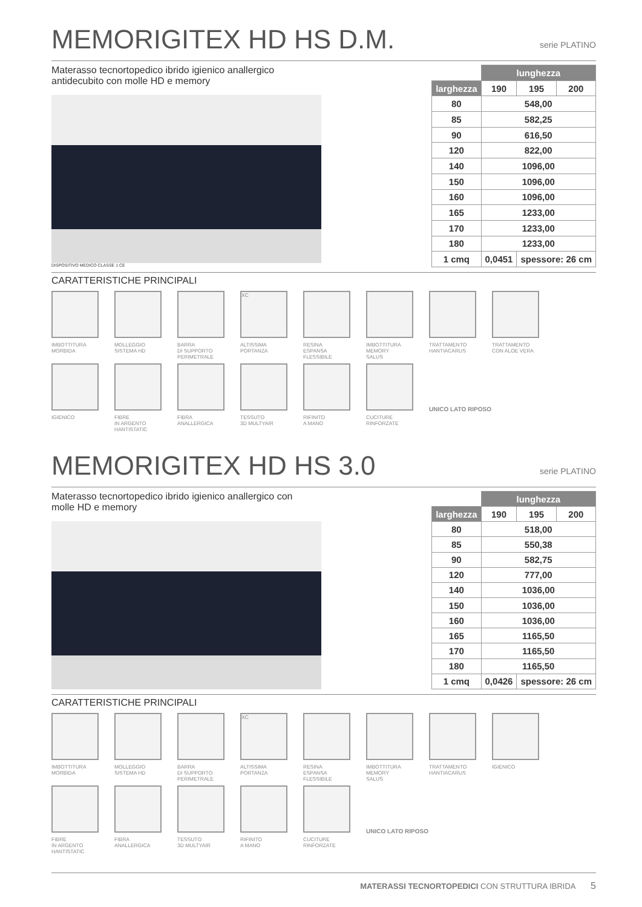MEMORIGITEX HD HS D.M. serie PLATINO
Materasso tecnortopedico ibrido igienico anallergico antidecubito con molle HD e memory
DISPOSITIVO MEDICO CLASSE 1 CE
| | lunghezza | | |
| larghezza | 190 | 195 | 200 |
| 80 | 548,00 | | |
| 85 | 582,25 | | |
| 90 | 616,50 | | |
| 120 | 822,00 | | |
| 140 | 1096,00 | | |
| 150 | 1096,00 | | |
| 160 | 1096,00 | | |
| 165 | 1233,00 | | |
| 170 | 1233,00 | | |
| 180 | 1233,00 | | |
| 1 cmq | 0,0451 | spessore: 26 cm | |
CARATTERISTICHE PRINCIPALI
IMBOTTITURA
MORBIDA
MOLLEGGIO
SISTEMA HD
BARRA
DI SUPPORTO
PERIMETRALE
XC
ALTISSIMA
PORTANZA
RESINA
ESPANSA
FLESSIBILE
IMBOTTITURA
MEMORY
SALUS
TRATTAMENTO
HANTIACARUS
TRATTAMENTO
CON ALOE VERA
IGIENICO
FIBRE
IN ARGENTO
HANTISTATIC
FIBRA
ANALLERGICA
TESSUTO
3D MULTYAIR
RIFINITO
A MANO
CUCITURE
RINFORZATE
UNICO LATO RIPOSO
MEMORIGITEX HD HS 3.0 serie PLATINO
Materasso tecnortopedico ibrido igienico anallergico con molle HD e memory
| | lunghezza | | |
| larghezza | 190 | 195 | 200 |
| 80 | 518,00 | | |
| 85 | 550,38 | | |
| 90 | 582,75 | | |
| 120 | 777,00 | | |
| 140 | 1036,00 | | |
| 150 | 1036,00 | | |
| 160 | 1036,00 | | |
| 165 | 1165,50 | | |
| 170 | 1165,50 | | |
| 180 | 1165,50 | | |
| 1 cmq | 0,0426 | spessore: 26 cm | |
CARATTERISTICHE PRINCIPALI
IMBOTTITURA
MORBIDA
MOLLEGGIO
SISTEMA HD
BARRA
DI SUPPORTO
PERIMETRALE
XC
ALTISSIMA
PORTANZA
RESINA
ESPANSA
FLESSIBILE
IMBOTTITURA
MEMORY
SALUS
TRATTAMENTO
HANTIACARUS
IGIENICO
FIBRE
IN ARGENTO
HANTISTATIC
FIBRA
ANALLERGICA
TESSUTO
3D MULTYAIR
RIFINITO
A MANO
CUCITURE
RINFORZATE
UNICO LATO RIPOSO
MATERASSI TECNORTOPEDICI CON STRUTTURA IBRIDA 5